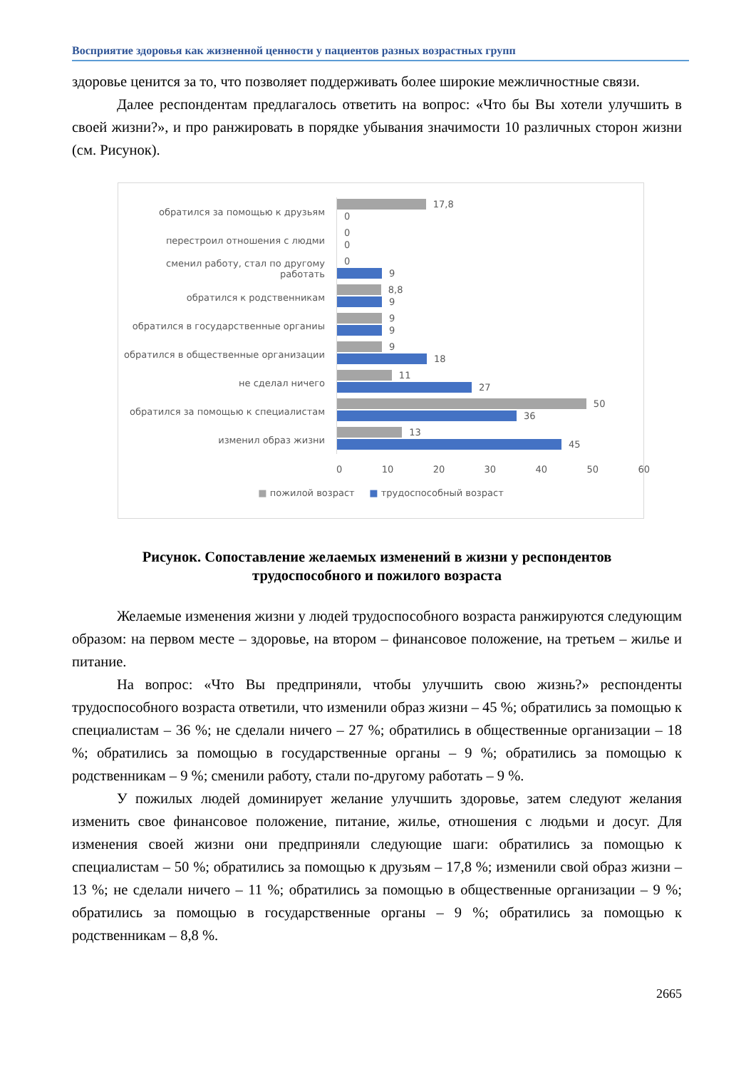Восприятие здоровья как жизненной ценности у пациентов разных возрастных групп
здоровье ценится за то, что позволяет поддерживать более широкие межличностные связи.
Далее респондентам предлагалось ответить на вопрос: «Что бы Вы хотели улучшить в своей жизни?», и про ранжировать в порядке убывания значимости 10 различных сторон жизни (см. Рисунок).
обратился за помощью к друзьям
17,8
0
перестроил отношения с людми
0
0
сменил работу, стал по другому работать
0
9
обратился к родственникам
8,8
9
обратился в государственные органиы
9
9
обратился в общественные организации
9
18
не сделал ничего
11
27
обратился за помощью к специалистам
50
36
изменил образ жизни
13
45
0 10 20 30 40 50 60
■ пожилой возраст ■ трудоспособный возраст
Рисунок. Сопоставление желаемых изменений в жизни у респондентов
трудоспособного и пожилого возраста
Желаемые изменения жизни у людей трудоспособного возраста ранжируются следующим образом: на первом месте – здоровье, на втором – финансовое положение, на третьем – жилье и питание.
На вопрос: «Что Вы предприняли, чтобы улучшить свою жизнь?» респонденты трудоспособного возраста ответили, что изменили образ жизни – 45 %; обратились за помощью к специалистам – 36 %; не сделали ничего – 27 %; обратились в общественные организации – 18 %; обратились за помощью в государственные органы – 9 %; обратились за помощью к родственникам – 9 %; сменили работу, стали по-другому работать – 9 %.
У пожилых людей доминирует желание улучшить здоровье, затем следуют желания изменить свое финансовое положение, питание, жилье, отношения с людьми и досуг. Для изменения своей жизни они предприняли следующие шаги: обратились за помощью к специалистам – 50 %; обратились за помощью к друзьям – 17,8 %; изменили свой образ жизни – 13 %; не сделали ничего – 11 %; обратились за помощью в общественные организации – 9 %; обратились за помощью в государственные органы – 9 %; обратились за помощью к родственникам – 8,8 %.
2665